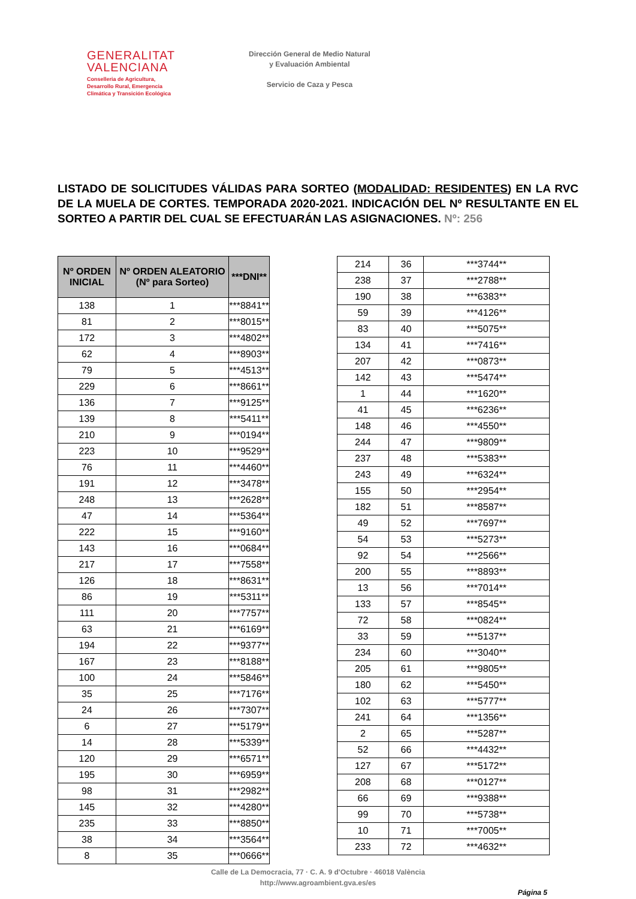GENERALITAT
VALENCIANA
Conselleria de Agricultura,
Desarrollo Rural, Emergencia
Climática y Transición Ecológica
Dirección General de Medio Natural
y Evaluación Ambiental
Servicio de Caza y Pesca
LISTADO DE SOLICITUDES VÁLIDAS PARA SORTEO (MODALIDAD: RESIDENTES) EN LA RVC DE LA MUELA DE CORTES. TEMPORADA 2020-2021. INDICACIÓN DEL Nº RESULTANTE EN EL SORTEO A PARTIR DEL CUAL SE EFECTUARÁN LAS ASIGNACIONES. Nº: 256
| Nº ORDEN INICIAL | Nº ORDEN ALEATORIO (Nº para Sorteo) | ***DNI** |
| --- | --- | --- |
| 138 | 1 | ***8841** |
| 81 | 2 | ***8015** |
| 172 | 3 | ***4802** |
| 62 | 4 | ***8903** |
| 79 | 5 | ***4513** |
| 229 | 6 | ***8661** |
| 136 | 7 | ***9125** |
| 139 | 8 | ***5411** |
| 210 | 9 | ***0194** |
| 223 | 10 | ***9529** |
| 76 | 11 | ***4460** |
| 191 | 12 | ***3478** |
| 248 | 13 | ***2628** |
| 47 | 14 | ***5364** |
| 222 | 15 | ***9160** |
| 143 | 16 | ***0684** |
| 217 | 17 | ***7558** |
| 126 | 18 | ***8631** |
| 86 | 19 | ***5311** |
| 111 | 20 | ***7757** |
| 63 | 21 | ***6169** |
| 194 | 22 | ***9377** |
| 167 | 23 | ***8188** |
| 100 | 24 | ***5846** |
| 35 | 25 | ***7176** |
| 24 | 26 | ***7307** |
| 6 | 27 | ***5179** |
| 14 | 28 | ***5339** |
| 120 | 29 | ***6571** |
| 195 | 30 | ***6959** |
| 98 | 31 | ***2982** |
| 145 | 32 | ***4280** |
| 235 | 33 | ***8850** |
| 38 | 34 | ***3564** |
| 8 | 35 | ***0666** |
| 214 | 36 | ***3744** |
| 238 | 37 | ***2788** |
| 190 | 38 | ***6383** |
| 59 | 39 | ***4126** |
| 83 | 40 | ***5075** |
| 134 | 41 | ***7416** |
| 207 | 42 | ***0873** |
| 142 | 43 | ***5474** |
| 1 | 44 | ***1620** |
| 41 | 45 | ***6236** |
| 148 | 46 | ***4550** |
| 244 | 47 | ***9809** |
| 237 | 48 | ***5383** |
| 243 | 49 | ***6324** |
| 155 | 50 | ***2954** |
| 182 | 51 | ***8587** |
| 49 | 52 | ***7697** |
| 54 | 53 | ***5273** |
| 92 | 54 | ***2566** |
| 200 | 55 | ***8893** |
| 13 | 56 | ***7014** |
| 133 | 57 | ***8545** |
| 72 | 58 | ***0824** |
| 33 | 59 | ***5137** |
| 234 | 60 | ***3040** |
| 205 | 61 | ***9805** |
| 180 | 62 | ***5450** |
| 102 | 63 | ***5777** |
| 241 | 64 | ***1356** |
| 2 | 65 | ***5287** |
| 52 | 66 | ***4432** |
| 127 | 67 | ***5172** |
| 208 | 68 | ***0127** |
| 66 | 69 | ***9388** |
| 99 | 70 | ***5738** |
| 10 | 71 | ***7005** |
| 233 | 72 | ***4632** |
Calle de La Democracia, 77 · C. A. 9 d'Octubre · 46018 València
http://www.agroambient.gva.es/es
Página 5